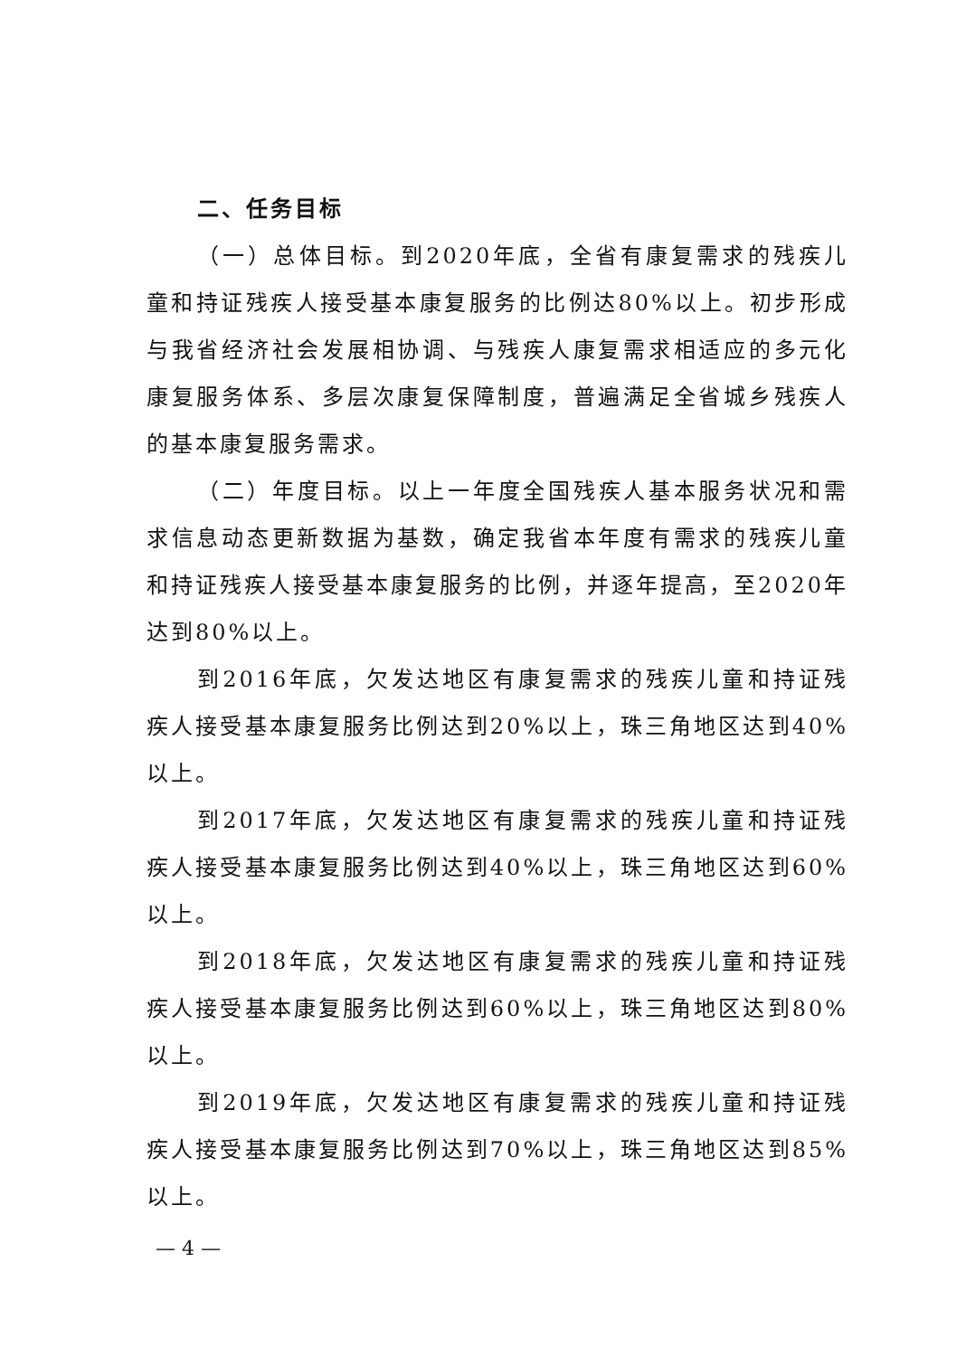二、任务目标
（一）总体目标。到2020年底，全省有康复需求的残疾儿童和持证残疾人接受基本康复服务的比例达80%以上。初步形成与我省经济社会发展相协调、与残疾人康复需求相适应的多元化康复服务体系、多层次康复保障制度，普遍满足全省城乡残疾人的基本康复服务需求。
（二）年度目标。以上一年度全国残疾人基本服务状况和需求信息动态更新数据为基数，确定我省本年度有需求的残疾儿童和持证残疾人接受基本康复服务的比例，并逐年提高，至2020年达到80%以上。
到2016年底，欠发达地区有康复需求的残疾儿童和持证残疾人接受基本康复服务比例达到20%以上，珠三角地区达到40%以上。
到2017年底，欠发达地区有康复需求的残疾儿童和持证残疾人接受基本康复服务比例达到40%以上，珠三角地区达到60%以上。
到2018年底，欠发达地区有康复需求的残疾儿童和持证残疾人接受基本康复服务比例达到60%以上，珠三角地区达到80%以上。
到2019年底，欠发达地区有康复需求的残疾儿童和持证残疾人接受基本康复服务比例达到70%以上，珠三角地区达到85%以上。
— 4 —